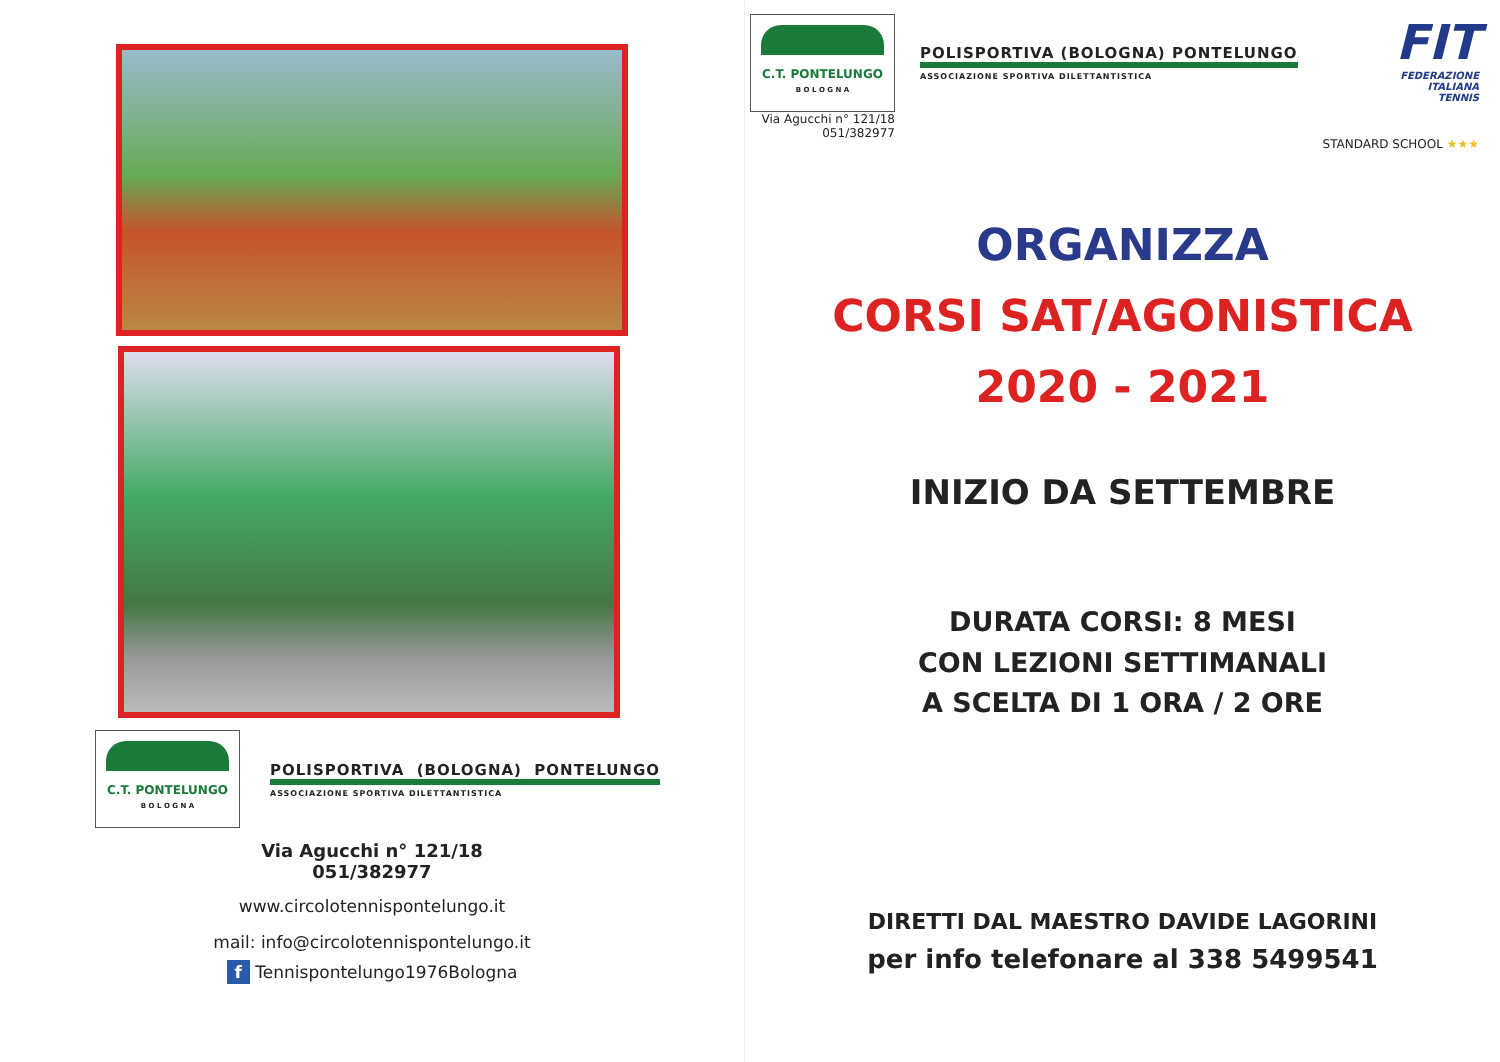C.T. PONTELUNGO
B O L O G N A
POLISPORTIVA (BOLOGNA) PONTELUNGO
ASSOCIAZIONE SPORTIVA DILETTANTISTICA
Via Agucchi n° 121/18
051/382977
www.circolotennispontelungo.it
mail: info@circolotennispontelungo.it
f Tennispontelungo1976Bologna
C.T. PONTELUNGO
B O L O G N A
Via Agucchi n° 121/18
051/382977
POLISPORTIVA (BOLOGNA) PONTELUNGO
ASSOCIAZIONE SPORTIVA DILETTANTISTICA
FIT
FEDERAZIONE
ITALIANA
TENNIS
STANDARD SCHOOL ★★★
ORGANIZZA
CORSI SAT/AGONISTICA
2020 - 2021
INIZIO DA SETTEMBRE
DURATA CORSI: 8 MESI
CON LEZIONI SETTIMANALI
A SCELTA DI 1 ORA / 2 ORE
DIRETTI DAL MAESTRO DAVIDE LAGORINI
per info telefonare al 338 5499541